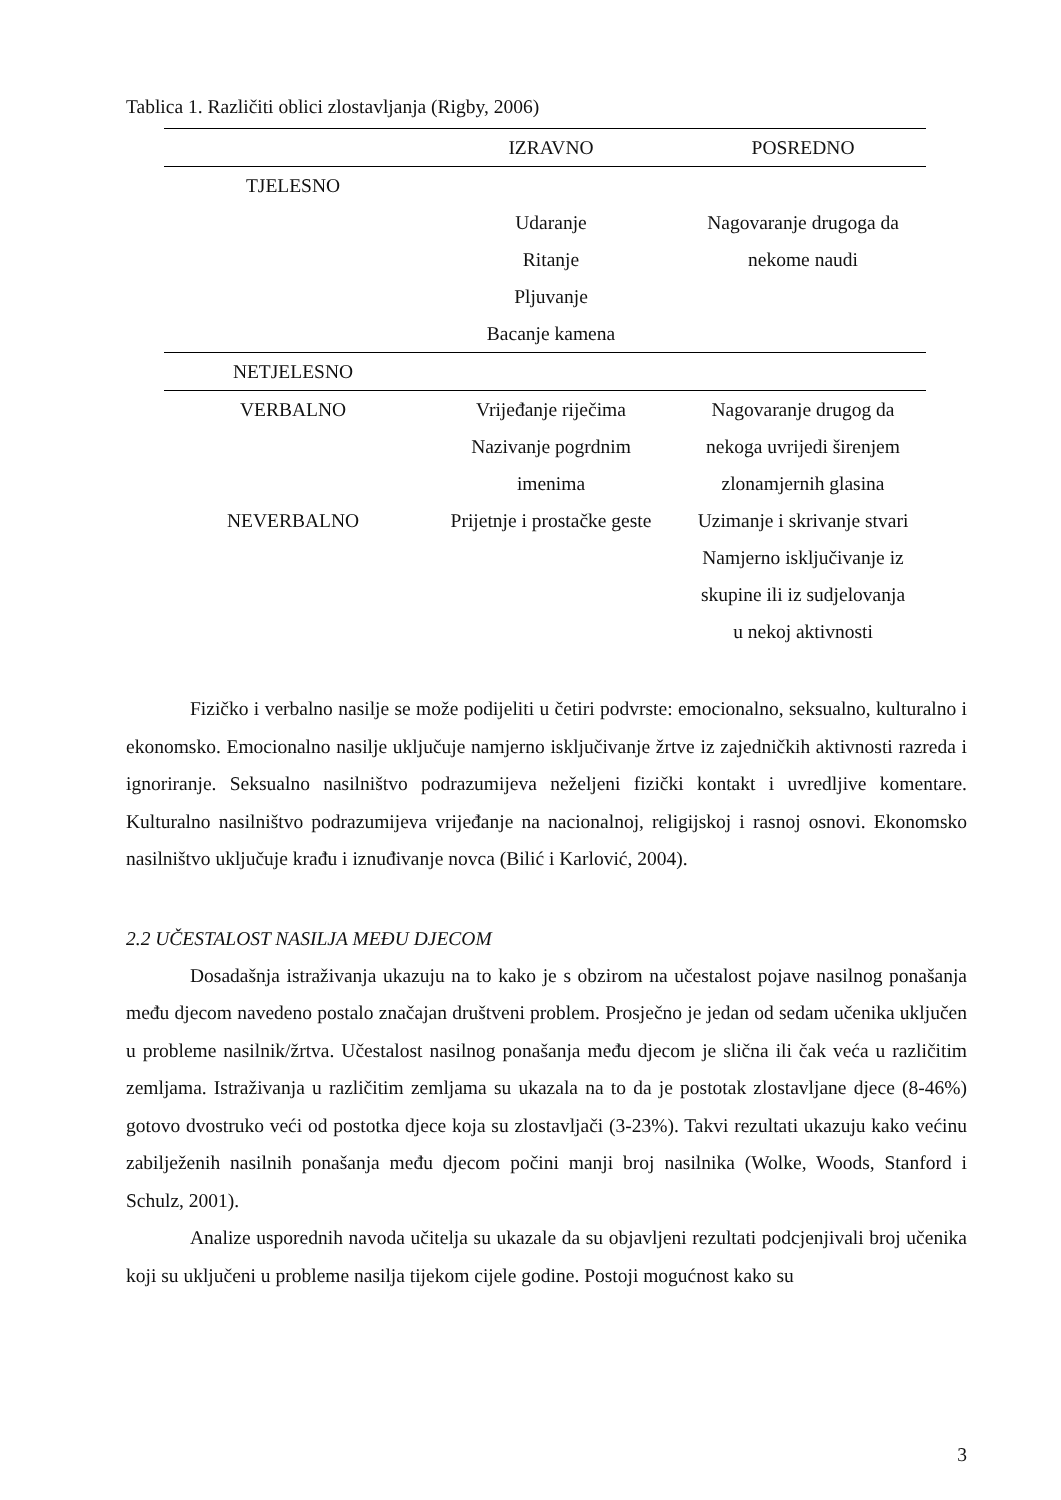Tablica 1. Različiti oblici zlostavljanja (Rigby, 2006)
| | IZRAVNO | POSREDNO |
| --- | --- | --- |
| TJELESNO | | |
| | Udaranje Ritanje Pljuvanje Bacanje kamena | Nagovaranje drugoga da nekome naudi |
| NETJELESNO | | |
| VERBALNO | Vrijeđanje riječima Nazivanje pogrdnim imenima | Nagovaranje drugog da nekoga uvrijedi širenjem zlonamjernih glasina |
| NEVERBALNO | Prijetnje i prostačke geste | Uzimanje i skrivanje stvari Namjerno isključivanje iz skupine ili iz sudjelovanja u nekoj aktivnosti |
Fizičko i verbalno nasilje se može podijeliti u četiri podvrste: emocionalno, seksualno, kulturalno i ekonomsko. Emocionalno nasilje uključuje namjerno isključivanje žrtve iz zajedničkih aktivnosti razreda i ignoriranje. Seksualno nasilništvo podrazumijeva neželjeni fizički kontakt i uvredljive komentare. Kulturalno nasilništvo podrazumijeva vrijeđanje na nacionalnoj, religijskoj i rasnoj osnovi. Ekonomsko nasilništvo uključuje krađu i iznuđivanje novca (Bilić i Karlović, 2004).
2.2 UČESTALOST NASILJA MEĐU DJECOM
Dosadašnja istraživanja ukazuju na to kako je s obzirom na učestalost pojave nasilnog ponašanja među djecom navedeno postalo značajan društveni problem. Prosječno je jedan od sedam učenika uključen u probleme nasilnik/žrtva. Učestalost nasilnog ponašanja među djecom je slična ili čak veća u različitim zemljama. Istraživanja u različitim zemljama su ukazala na to da je postotak zlostavljane djece (8-46%) gotovo dvostruko veći od postotka djece koja su zlostavljači (3-23%). Takvi rezultati ukazuju kako većinu zabilježenih nasilnih ponašanja među djecom počini manji broj nasilnika (Wolke, Woods, Stanford i Schulz, 2001).
Analize usporednih navoda učitelja su ukazale da su objavljeni rezultati podcjenjivali broj učenika koji su uključeni u probleme nasilja tijekom cijele godine. Postoji mogućnost kako su
3